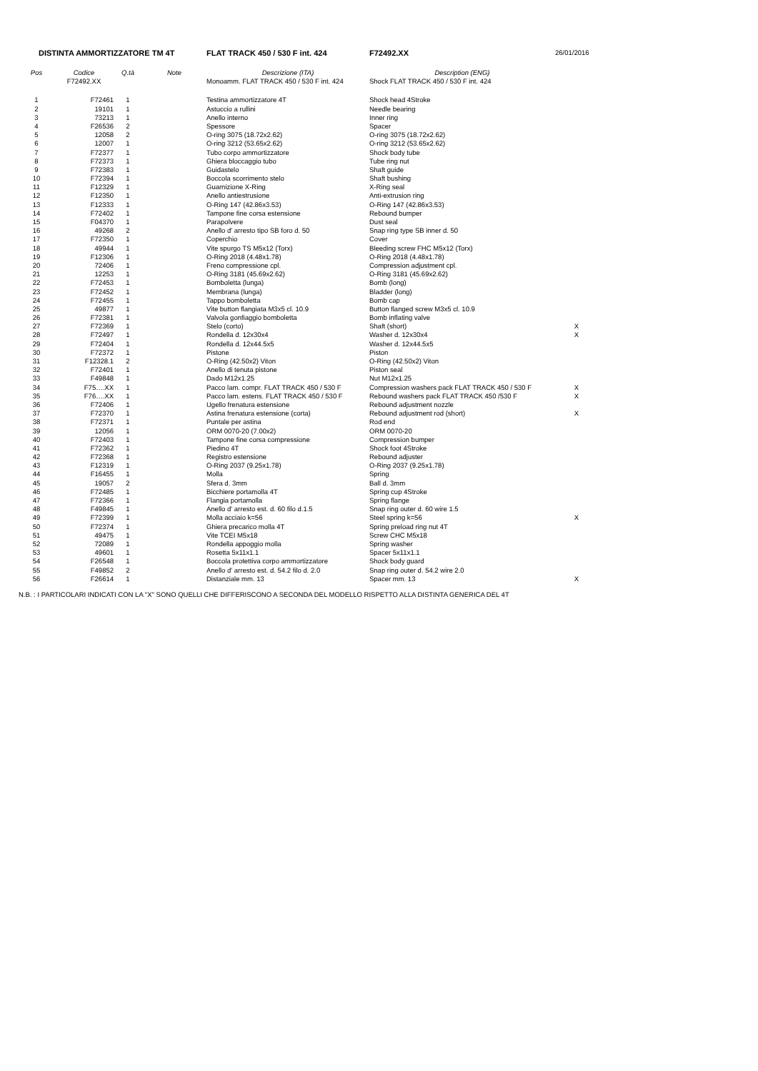| DISTINTA AMMORTIZZATORE TM 4T | | | | FLAT TRACK 450 / 530 F int. 424 | F72492.XX | 26/01/2016 |
| Pos | Codice | Q.tà | Note | Descrizione (ITA) | Description (ENG) | |
| | F72492.XX | | | Monoamm. FLAT TRACK 450 / 530 F int. 424 | Shock FLAT TRACK 450 / 530 F int. 424 | |
| 1 | F72461 | 1 | | Testina ammortizzatore 4T | Shock head 4Stroke | |
| 2 | 19101 | 1 | | Astuccio a rullini | Needle bearing | |
| 3 | 73213 | 1 | | Anello interno | Inner ring | |
| 4 | F26536 | 2 | | Spessore | Spacer | |
| 5 | 12058 | 2 | | O-ring 3075 (18.72x2.62) | O-ring 3075 (18.72x2.62) | |
| 6 | 12007 | 1 | | O-ring 3212 (53.65x2.62) | O-ring 3212 (53.65x2.62) | |
| 7 | F72377 | 1 | | Tubo corpo ammortizzatore | Shock body tube | |
| 8 | F72373 | 1 | | Ghiera bloccaggio tubo | Tube ring nut | |
| 9 | F72383 | 1 | | Guidastelo | Shaft guide | |
| 10 | F72394 | 1 | | Boccola scorrimento stelo | Shaft bushing | |
| 11 | F12329 | 1 | | Guarnizione X-Ring | X-Ring seal | |
| 12 | F12350 | 1 | | Anello antiestrusione | Anti-extrusion ring | |
| 13 | F12333 | 1 | | O-Ring 147 (42.86x3.53) | O-Ring 147 (42.86x3.53) | |
| 14 | F72402 | 1 | | Tampone fine corsa estensione | Rebound bumper | |
| 15 | F04370 | 1 | | Parapolvere | Dust seal | |
| 16 | 49268 | 2 | | Anello d' arresto tipo SB foro d. 50 | Snap ring type SB inner d. 50 | |
| 17 | F72350 | 1 | | Coperchio | Cover | |
| 18 | 49944 | 1 | | Vite spurgo TS M5x12 (Torx) | Bleeding screw FHC M5x12 (Torx) | |
| 19 | F12306 | 1 | | O-Ring 2018 (4.48x1.78) | O-Ring 2018 (4.48x1.78) | |
| 20 | 72406 | 1 | | Freno compressione cpl. | Compression adjustment cpl. | |
| 21 | 12253 | 1 | | O-Ring 3181 (45.69x2.62) | O-Ring 3181 (45.69x2.62) | |
| 22 | F72453 | 1 | | Bomboletta (lunga) | Bomb (long) | |
| 23 | F72452 | 1 | | Membrana (lunga) | Bladder (long) | |
| 24 | F72455 | 1 | | Tappo bomboletta | Bomb cap | |
| 25 | 49877 | 1 | | Vite button flangiata M3x5 cl. 10.9 | Button flanged screw M3x5 cl. 10.9 | |
| 26 | F72381 | 1 | | Valvola gonfiaggio bomboletta | Bomb inflating valve | |
| 27 | F72369 | 1 | | Stelo (corto) | Shaft (short) | X |
| 28 | F72497 | 1 | | Rondella d. 12x30x4 | Washer d. 12x30x4 | X |
| 29 | F72404 | 1 | | Rondella d. 12x44.5x5 | Washer d. 12x44.5x5 | |
| 30 | F72372 | 1 | | Pistone | Piston | |
| 31 | F12328.1 | 2 | | O-Ring (42.50x2) Viton | O-Ring (42.50x2) Viton | |
| 32 | F72401 | 1 | | Anello di tenuta pistone | Piston seal | |
| 33 | F49848 | 1 | | Dado M12x1.25 | Nut M12x1.25 | |
| 34 | F75….XX | 1 | | Pacco lam. compr. FLAT TRACK 450 / 530 F | Compression washers pack FLAT TRACK 450 / 530 F | X |
| 35 | F76….XX | 1 | | Pacco lam. estens. FLAT TRACK 450 / 530 F | Rebound washers pack FLAT TRACK 450 /530 F | X |
| 36 | F72406 | 1 | | Ugello frenatura estensione | Rebound adjustment nozzle | |
| 37 | F72370 | 1 | | Astina frenatura estensione (corta) | Rebound adjustment rod (short) | X |
| 38 | F72371 | 1 | | Puntale per astina | Rod end | |
| 39 | 12056 | 1 | | ORM 0070-20 (7.00x2) | ORM 0070-20 | |
| 40 | F72403 | 1 | | Tampone fine corsa compressione | Compression bumper | |
| 41 | F72362 | 1 | | Piedino 4T | Shock foot 4Stroke | |
| 42 | F72368 | 1 | | Registro estensione | Rebound adjuster | |
| 43 | F12319 | 1 | | O-Ring 2037 (9.25x1.78) | O-Ring 2037 (9.25x1.78) | |
| 44 | F16455 | 1 | | Molla | Spring | |
| 45 | 19057 | 2 | | Sfera d. 3mm | Ball d. 3mm | |
| 46 | F72485 | 1 | | Bicchiere portamolla 4T | Spring cup 4Stroke | |
| 47 | F72366 | 1 | | Flangia portamolla | Spring flange | |
| 48 | F49845 | 1 | | Anello d' arresto est. d. 60 filo d.1.5 | Snap ring outer d. 60 wire 1.5 | |
| 49 | F72399 | 1 | | Molla acciaio k=56 | Steel spring k=56 | X |
| 50 | F72374 | 1 | | Ghiera precarico molla 4T | Spring preload ring nut 4T | |
| 51 | 49475 | 1 | | Vite TCEI M5x18 | Screw CHC M5x18 | |
| 52 | 72089 | 1 | | Rondella appoggio molla | Spring washer | |
| 53 | 49601 | 1 | | Rosetta 5x11x1.1 | Spacer 5x11x1.1 | |
| 54 | F26548 | 1 | | Boccola protettiva corpo ammortizzatore | Shock body guard | |
| 55 | F49852 | 2 | | Anello d' arresto est. d. 54.2 filo d. 2.0 | Snap ring outer d. 54.2 wire 2.0 | |
| 56 | F26614 | 1 | | Distanziale mm. 13 | Spacer mm. 13 | X |
N.B. : I PARTICOLARI INDICATI CON LA "X" SONO QUELLI CHE DIFFERISCONO A SECONDA DEL MODELLO RISPETTO ALLA DISTINTA GENERICA DEL 4T